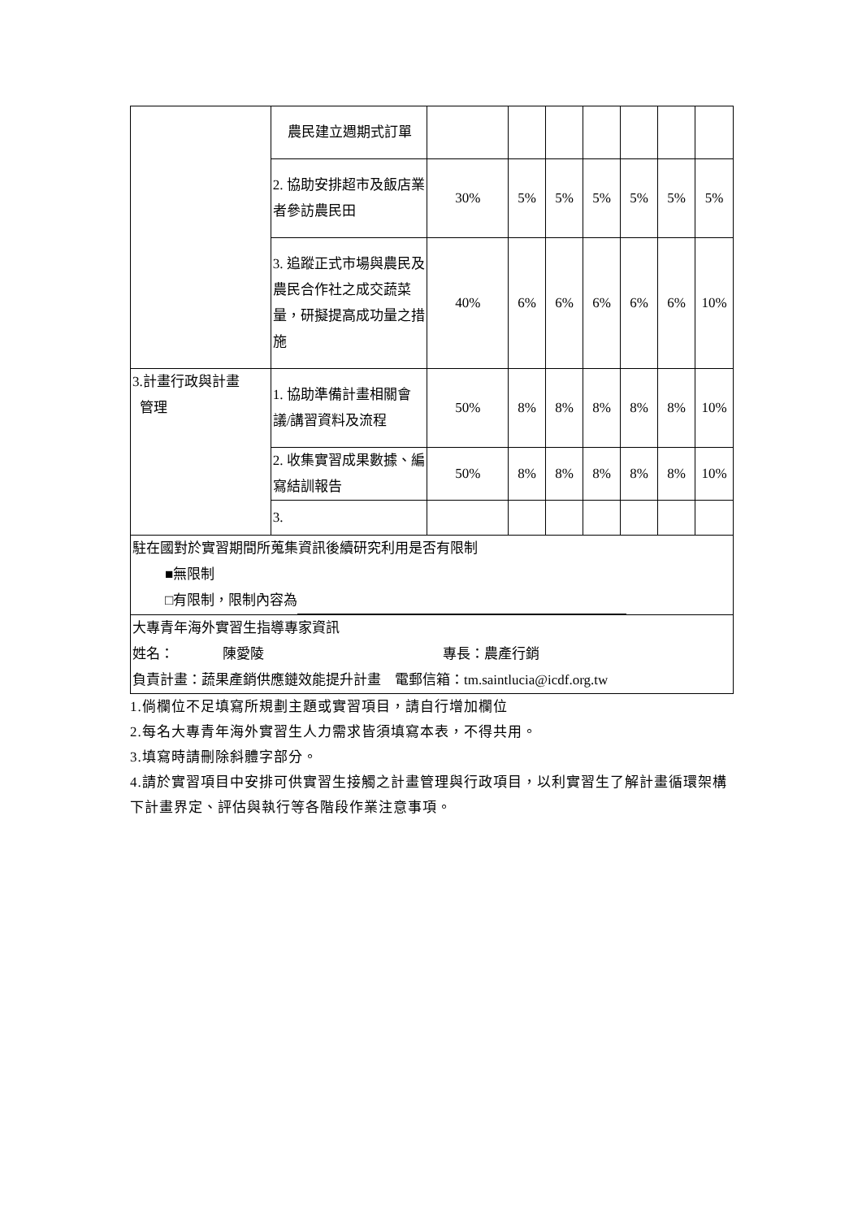| | 農民建立週期式訂單 | | | | | | | |
| | 2. 協助安排超市及飯店業者參訪農民田 | 30% | 5% | 5% | 5% | 5% | 5% | 5% |
| | 3. 追蹤正式市場與農民及農民合作社之成交蔬菜量，研擬提高成功量之措施 | 40% | 6% | 6% | 6% | 6% | 6% | 10% |
| 3.計畫行政與計畫 管理 | 1. 協助準備計畫相關會議/講習資料及流程 | 50% | 8% | 8% | 8% | 8% | 8% | 10% |
| | 2. 收集實習成果數據、編寫結訓報告 | 50% | 8% | 8% | 8% | 8% | 8% | 10% |
| | 3. | | | | | | | |
| 駐在國對於實習期間所蒐集資訊後續研究利用是否有限制 ■無限制 □有限制，限制內容為 | | | | | | | | |
| 大專青年海外實習生指導專家資訊 姓名： 陳愛陵 專長：農產行銷 負責計畫：蔬果產銷供應鏈效能提升計畫 電郵信箱：tm.saintlucia@icdf.org.tw | | | | | | | | |
1.倘欄位不足填寫所規劃主題或實習項目，請自行增加欄位
2.每名大專青年海外實習生人力需求皆須填寫本表，不得共用。
3.填寫時請刪除斜體字部分。
4.請於實習項目中安排可供實習生接觸之計畫管理與行政項目，以利實習生了解計畫循環架構下計畫界定、評估與執行等各階段作業注意事項。